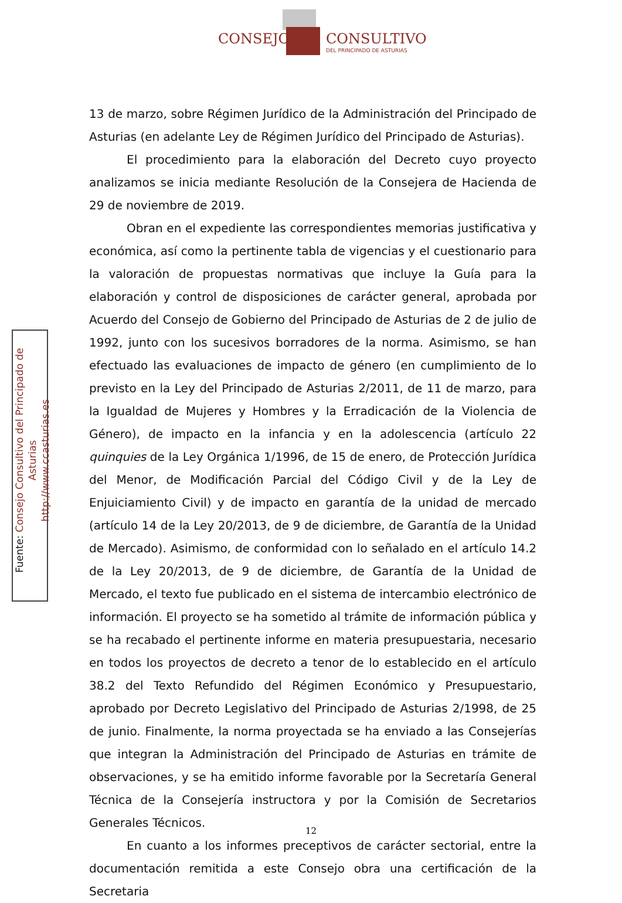CONSEJO CONSULTIVO
DEL PRINCIPADO DE ASTURIAS
Fuente: Consejo Consultivo del Principado de Asturias
http://www.ccasturias.es
13 de marzo, sobre Régimen Jurídico de la Administración del Principado de Asturias (en adelante Ley de Régimen Jurídico del Principado de Asturias).
El procedimiento para la elaboración del Decreto cuyo proyecto analizamos se inicia mediante Resolución de la Consejera de Hacienda de 29 de noviembre de 2019.
Obran en el expediente las correspondientes memorias justificativa y económica, así como la pertinente tabla de vigencias y el cuestionario para la valoración de propuestas normativas que incluye la Guía para la elaboración y control de disposiciones de carácter general, aprobada por Acuerdo del Consejo de Gobierno del Principado de Asturias de 2 de julio de 1992, junto con los sucesivos borradores de la norma. Asimismo, se han efectuado las evaluaciones de impacto de género (en cumplimiento de lo previsto en la Ley del Principado de Asturias 2/2011, de 11 de marzo, para la Igualdad de Mujeres y Hombres y la Erradicación de la Violencia de Género), de impacto en la infancia y en la adolescencia (artículo 22 quinquies de la Ley Orgánica 1/1996, de 15 de enero, de Protección Jurídica del Menor, de Modificación Parcial del Código Civil y de la Ley de Enjuiciamiento Civil) y de impacto en garantía de la unidad de mercado (artículo 14 de la Ley 20/2013, de 9 de diciembre, de Garantía de la Unidad de Mercado). Asimismo, de conformidad con lo señalado en el artículo 14.2 de la Ley 20/2013, de 9 de diciembre, de Garantía de la Unidad de Mercado, el texto fue publicado en el sistema de intercambio electrónico de información. El proyecto se ha sometido al trámite de información pública y se ha recabado el pertinente informe en materia presupuestaria, necesario en todos los proyectos de decreto a tenor de lo establecido en el artículo 38.2 del Texto Refundido del Régimen Económico y Presupuestario, aprobado por Decreto Legislativo del Principado de Asturias 2/1998, de 25 de junio. Finalmente, la norma proyectada se ha enviado a las Consejerías que integran la Administración del Principado de Asturias en trámite de observaciones, y se ha emitido informe favorable por la Secretaría General Técnica de la Consejería instructora y por la Comisión de Secretarios Generales Técnicos.
En cuanto a los informes preceptivos de carácter sectorial, entre la documentación remitida a este Consejo obra una certificación de la Secretaria
12